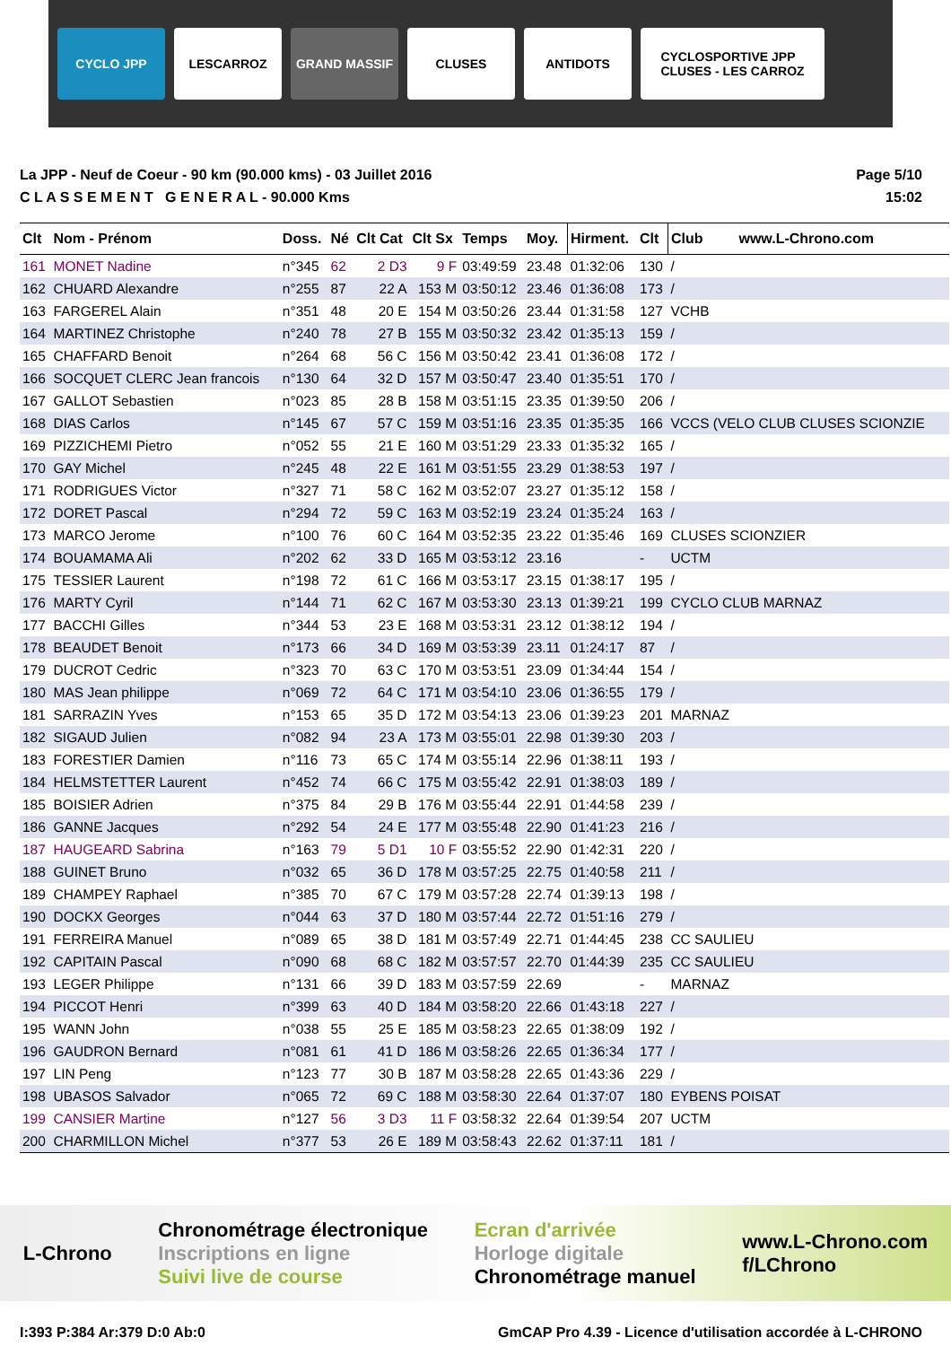CYCLO JPP LESCARROZ GRAND MASSIF CLUSES ANTIDOTS
CYCLOSPORTIVE JPP
CLUSES - LES CARROZ
La JPP - Neuf de Coeur - 90 km (90.000 kms) - 03 Juillet 2016
C L A S S E M E N T G E N E R A L - 90.000 Kms
Page 5/10
15:02
| Clt | Nom - Prénom | Doss. | Né | Clt Cat | Clt Sx | Temps | Moy. | Hirment. | Clt | Club www.L-Chrono.com |
| --- | --- | --- | --- | --- | --- | --- | --- | --- | --- | --- |
| 161 | MONET Nadine | n°345 | 62 | 2 D3 | 9 F | 03:49:59 | 23.48 | 01:32:06 | 130 | / |
| 162 | CHUARD Alexandre | n°255 | 87 | 22 A | 153 M | 03:50:12 | 23.46 | 01:36:08 | 173 | / |
| 163 | FARGEREL Alain | n°351 | 48 | 20 E | 154 M | 03:50:26 | 23.44 | 01:31:58 | 127 | VCHB |
| 164 | MARTINEZ Christophe | n°240 | 78 | 27 B | 155 M | 03:50:32 | 23.42 | 01:35:13 | 159 | / |
| 165 | CHAFFARD Benoit | n°264 | 68 | 56 C | 156 M | 03:50:42 | 23.41 | 01:36:08 | 172 | / |
| 166 | SOCQUET CLERC Jean francois | n°130 | 64 | 32 D | 157 M | 03:50:47 | 23.40 | 01:35:51 | 170 | / |
| 167 | GALLOT Sebastien | n°023 | 85 | 28 B | 158 M | 03:51:15 | 23.35 | 01:39:50 | 206 | / |
| 168 | DIAS Carlos | n°145 | 67 | 57 C | 159 M | 03:51:16 | 23.35 | 01:35:35 | 166 | VCCS (VELO CLUB CLUSES SCIONZIE |
| 169 | PIZZICHEMI Pietro | n°052 | 55 | 21 E | 160 M | 03:51:29 | 23.33 | 01:35:32 | 165 | / |
| 170 | GAY Michel | n°245 | 48 | 22 E | 161 M | 03:51:55 | 23.29 | 01:38:53 | 197 | / |
| 171 | RODRIGUES Victor | n°327 | 71 | 58 C | 162 M | 03:52:07 | 23.27 | 01:35:12 | 158 | / |
| 172 | DORET Pascal | n°294 | 72 | 59 C | 163 M | 03:52:19 | 23.24 | 01:35:24 | 163 | / |
| 173 | MARCO Jerome | n°100 | 76 | 60 C | 164 M | 03:52:35 | 23.22 | 01:35:46 | 169 | CLUSES SCIONZIER |
| 174 | BOUAMAMA Ali | n°202 | 62 | 33 D | 165 M | 03:53:12 | 23.16 | | - | UCTM |
| 175 | TESSIER Laurent | n°198 | 72 | 61 C | 166 M | 03:53:17 | 23.15 | 01:38:17 | 195 | / |
| 176 | MARTY Cyril | n°144 | 71 | 62 C | 167 M | 03:53:30 | 23.13 | 01:39:21 | 199 | CYCLO CLUB MARNAZ |
| 177 | BACCHI Gilles | n°344 | 53 | 23 E | 168 M | 03:53:31 | 23.12 | 01:38:12 | 194 | / |
| 178 | BEAUDET Benoit | n°173 | 66 | 34 D | 169 M | 03:53:39 | 23.11 | 01:24:17 | 87 | / |
| 179 | DUCROT Cedric | n°323 | 70 | 63 C | 170 M | 03:53:51 | 23.09 | 01:34:44 | 154 | / |
| 180 | MAS Jean philippe | n°069 | 72 | 64 C | 171 M | 03:54:10 | 23.06 | 01:36:55 | 179 | / |
| 181 | SARRAZIN Yves | n°153 | 65 | 35 D | 172 M | 03:54:13 | 23.06 | 01:39:23 | 201 | MARNAZ |
| 182 | SIGAUD Julien | n°082 | 94 | 23 A | 173 M | 03:55:01 | 22.98 | 01:39:30 | 203 | / |
| 183 | FORESTIER Damien | n°116 | 73 | 65 C | 174 M | 03:55:14 | 22.96 | 01:38:11 | 193 | / |
| 184 | HELMSTETTER Laurent | n°452 | 74 | 66 C | 175 M | 03:55:42 | 22.91 | 01:38:03 | 189 | / |
| 185 | BOISIER Adrien | n°375 | 84 | 29 B | 176 M | 03:55:44 | 22.91 | 01:44:58 | 239 | / |
| 186 | GANNE Jacques | n°292 | 54 | 24 E | 177 M | 03:55:48 | 22.90 | 01:41:23 | 216 | / |
| 187 | HAUGEARD Sabrina | n°163 | 79 | 5 D1 | 10 F | 03:55:52 | 22.90 | 01:42:31 | 220 | / |
| 188 | GUINET Bruno | n°032 | 65 | 36 D | 178 M | 03:57:25 | 22.75 | 01:40:58 | 211 | / |
| 189 | CHAMPEY Raphael | n°385 | 70 | 67 C | 179 M | 03:57:28 | 22.74 | 01:39:13 | 198 | / |
| 190 | DOCKX Georges | n°044 | 63 | 37 D | 180 M | 03:57:44 | 22.72 | 01:51:16 | 279 | / |
| 191 | FERREIRA Manuel | n°089 | 65 | 38 D | 181 M | 03:57:49 | 22.71 | 01:44:45 | 238 | CC SAULIEU |
| 192 | CAPITAIN Pascal | n°090 | 68 | 68 C | 182 M | 03:57:57 | 22.70 | 01:44:39 | 235 | CC SAULIEU |
| 193 | LEGER Philippe | n°131 | 66 | 39 D | 183 M | 03:57:59 | 22.69 | | - | MARNAZ |
| 194 | PICCOT Henri | n°399 | 63 | 40 D | 184 M | 03:58:20 | 22.66 | 01:43:18 | 227 | / |
| 195 | WANN John | n°038 | 55 | 25 E | 185 M | 03:58:23 | 22.65 | 01:38:09 | 192 | / |
| 196 | GAUDRON Bernard | n°081 | 61 | 41 D | 186 M | 03:58:26 | 22.65 | 01:36:34 | 177 | / |
| 197 | LIN Peng | n°123 | 77 | 30 B | 187 M | 03:58:28 | 22.65 | 01:43:36 | 229 | / |
| 198 | UBASOS Salvador | n°065 | 72 | 69 C | 188 M | 03:58:30 | 22.64 | 01:37:07 | 180 | EYBENS POISAT |
| 199 | CANSIER Martine | n°127 | 56 | 3 D3 | 11 F | 03:58:32 | 22.64 | 01:39:54 | 207 | UCTM |
| 200 | CHARMILLON Michel | n°377 | 53 | 26 E | 189 M | 03:58:43 | 22.62 | 01:37:11 | 181 | / |
L-Chrono
Chronométrage électronique
Inscriptions en ligne
Suivi live de course
Ecran d'arrivée
Horloge digitale
Chronométrage manuel
www.L-Chrono.com
f/LChrono
I:393 P:384 Ar:379 D:0 Ab:0 GmCAP Pro 4.39 - Licence d'utilisation accordée à L-CHRONO